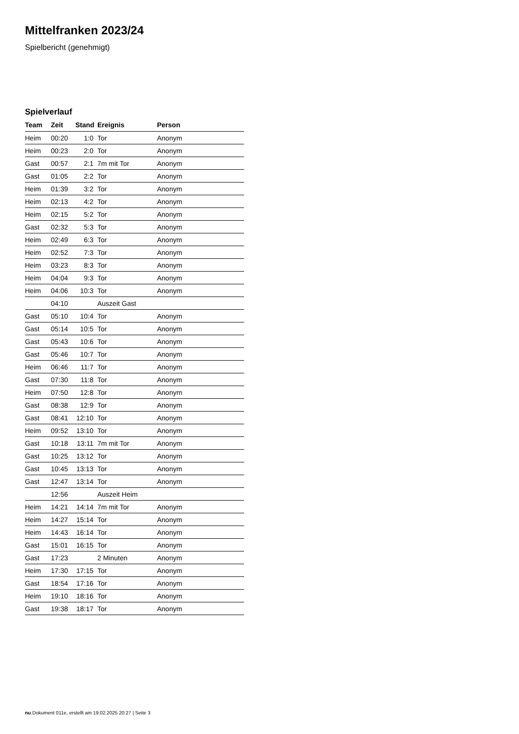Mittelfranken 2023/24
Spielbericht (genehmigt)
Spielverlauf
| Team | Zeit | Stand | Ereignis | Person |
| --- | --- | --- | --- | --- |
| Heim | 00:20 | 1:0 | Tor | Anonym |
| Heim | 00:23 | 2:0 | Tor | Anonym |
| Gast | 00:57 | 2:1 | 7m mit Tor | Anonym |
| Gast | 01:05 | 2:2 | Tor | Anonym |
| Heim | 01:39 | 3:2 | Tor | Anonym |
| Heim | 02:13 | 4:2 | Tor | Anonym |
| Heim | 02:15 | 5:2 | Tor | Anonym |
| Gast | 02:32 | 5:3 | Tor | Anonym |
| Heim | 02:49 | 6:3 | Tor | Anonym |
| Heim | 02:52 | 7:3 | Tor | Anonym |
| Heim | 03:23 | 8:3 | Tor | Anonym |
| Heim | 04:04 | 9:3 | Tor | Anonym |
| Heim | 04:06 | 10:3 | Tor | Anonym |
| | 04:10 | | Auszeit Gast | |
| Gast | 05:10 | 10:4 | Tor | Anonym |
| Gast | 05:14 | 10:5 | Tor | Anonym |
| Gast | 05:43 | 10:6 | Tor | Anonym |
| Gast | 05:46 | 10:7 | Tor | Anonym |
| Heim | 06:46 | 11:7 | Tor | Anonym |
| Gast | 07:30 | 11:8 | Tor | Anonym |
| Heim | 07:50 | 12:8 | Tor | Anonym |
| Gast | 08:38 | 12:9 | Tor | Anonym |
| Gast | 08:41 | 12:10 | Tor | Anonym |
| Heim | 09:52 | 13:10 | Tor | Anonym |
| Gast | 10:18 | 13:11 | 7m mit Tor | Anonym |
| Gast | 10:25 | 13:12 | Tor | Anonym |
| Gast | 10:45 | 13:13 | Tor | Anonym |
| Gast | 12:47 | 13:14 | Tor | Anonym |
| | 12:56 | | Auszeit Heim | |
| Heim | 14:21 | 14:14 | 7m mit Tor | Anonym |
| Heim | 14:27 | 15:14 | Tor | Anonym |
| Heim | 14:43 | 16:14 | Tor | Anonym |
| Gast | 15:01 | 16:15 | Tor | Anonym |
| Gast | 17:23 | | 2 Minuten | Anonym |
| Heim | 17:30 | 17:15 | Tor | Anonym |
| Gast | 18:54 | 17:16 | Tor | Anonym |
| Heim | 19:10 | 18:16 | Tor | Anonym |
| Gast | 19:38 | 18:17 | Tor | Anonym |
nu.Dokument 011e, erstellt am 19.02.2025 20:27 | Seite 3